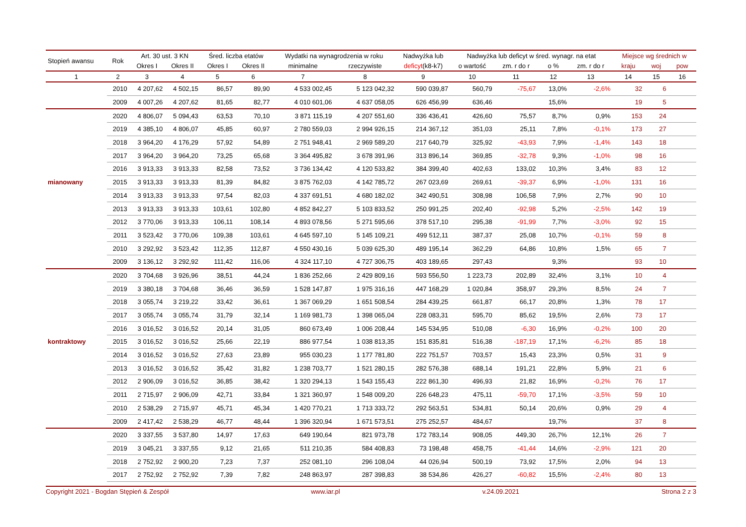| Stopień awansu | Rok | Art. 30 ust. 3 KN | | Śred. liczba etatów | | Wydatki na wynagrodzenia w roku | | Nadwyżka lub | Nadwyżka lub deficyt w śred. wynagr. na etat | | | | Miejsce wg średnich w | | |
| --- | --- | --- | --- | --- | --- | --- | --- | --- | --- | --- | --- | --- | --- | --- | --- |
| | | Okres I | Okres II | Okres I | Okres II | minimalne | rzeczywiste | deficyt (k8-k7) | o wartość | zm. r do r | o % | zm. r do r | kraju | woj | pow |
| 1 | 2 | 3 | 4 | 5 | 6 | 7 | 8 | 9 | 10 | 11 | 12 | 13 | 14 | 15 | 16 |
| | 2010 | 4 207,62 | 4 502,15 | 86,57 | 89,90 | 4 533 002,45 | 5 123 042,32 | 590 039,87 | 560,79 | -75,67 | 13,0% | -2,6% | 32 | 6 | |
| | 2009 | 4 007,26 | 4 207,62 | 81,65 | 82,77 | 4 010 601,06 | 4 637 058,05 | 626 456,99 | 636,46 | | 15,6% | | 19 | 5 | |
| | 2020 | 4 806,07 | 5 094,43 | 63,53 | 70,10 | 3 871 115,19 | 4 207 551,60 | 336 436,41 | 426,60 | 75,57 | 8,7% | 0,9% | 153 | 24 | |
| | 2019 | 4 385,10 | 4 806,07 | 45,85 | 60,97 | 2 780 559,03 | 2 994 926,15 | 214 367,12 | 351,03 | 25,11 | 7,8% | -0,1% | 173 | 27 | |
| | 2018 | 3 964,20 | 4 176,29 | 57,92 | 54,89 | 2 751 948,41 | 2 969 589,20 | 217 640,79 | 325,92 | -43,93 | 7,9% | -1,4% | 143 | 18 | |
| | 2017 | 3 964,20 | 3 964,20 | 73,25 | 65,68 | 3 364 495,82 | 3 678 391,96 | 313 896,14 | 369,85 | -32,78 | 9,3% | -1,0% | 98 | 16 | |
| | 2016 | 3 913,33 | 3 913,33 | 82,58 | 73,52 | 3 736 134,42 | 4 120 533,82 | 384 399,40 | 402,63 | 133,02 | 10,3% | 3,4% | 83 | 12 | |
| mianowany | 2015 | 3 913,33 | 3 913,33 | 81,39 | 84,82 | 3 875 762,03 | 4 142 785,72 | 267 023,69 | 269,61 | -39,37 | 6,9% | -1,0% | 131 | 16 | |
| | 2014 | 3 913,33 | 3 913,33 | 97,54 | 82,03 | 4 337 691,51 | 4 680 182,02 | 342 490,51 | 308,98 | 106,58 | 7,9% | 2,7% | 90 | 10 | |
| | 2013 | 3 913,33 | 3 913,33 | 103,61 | 102,80 | 4 852 842,27 | 5 103 833,52 | 250 991,25 | 202,40 | -92,98 | 5,2% | -2,5% | 142 | 19 | |
| | 2012 | 3 770,06 | 3 913,33 | 106,11 | 108,14 | 4 893 078,56 | 5 271 595,66 | 378 517,10 | 295,38 | -91,99 | 7,7% | -3,0% | 92 | 15 | |
| | 2011 | 3 523,42 | 3 770,06 | 109,38 | 103,61 | 4 645 597,10 | 5 145 109,21 | 499 512,11 | 387,37 | 25,08 | 10,7% | -0,1% | 59 | 8 | |
| | 2010 | 3 292,92 | 3 523,42 | 112,35 | 112,87 | 4 550 430,16 | 5 039 625,30 | 489 195,14 | 362,29 | 64,86 | 10,8% | 1,5% | 65 | 7 | |
| | 2009 | 3 136,12 | 3 292,92 | 111,42 | 116,06 | 4 324 117,10 | 4 727 306,75 | 403 189,65 | 297,43 | | 9,3% | | 93 | 10 | |
| | 2020 | 3 704,68 | 3 926,96 | 38,51 | 44,24 | 1 836 252,66 | 2 429 809,16 | 593 556,50 | 1 223,73 | 202,89 | 32,4% | 3,1% | 10 | 4 | |
| | 2019 | 3 380,18 | 3 704,68 | 36,46 | 36,59 | 1 528 147,87 | 1 975 316,16 | 447 168,29 | 1 020,84 | 358,97 | 29,3% | 8,5% | 24 | 7 | |
| | 2018 | 3 055,74 | 3 219,22 | 33,42 | 36,61 | 1 367 069,29 | 1 651 508,54 | 284 439,25 | 661,87 | 66,17 | 20,8% | 1,3% | 78 | 17 | |
| | 2017 | 3 055,74 | 3 055,74 | 31,79 | 32,14 | 1 169 981,73 | 1 398 065,04 | 228 083,31 | 595,70 | 85,62 | 19,5% | 2,6% | 73 | 17 | |
| | 2016 | 3 016,52 | 3 016,52 | 20,14 | 31,05 | 860 673,49 | 1 006 208,44 | 145 534,95 | 510,08 | -6,30 | 16,9% | -0,2% | 100 | 20 | |
| kontraktowy | 2015 | 3 016,52 | 3 016,52 | 25,66 | 22,19 | 886 977,54 | 1 038 813,35 | 151 835,81 | 516,38 | -187,19 | 17,1% | -6,2% | 85 | 18 | |
| | 2014 | 3 016,52 | 3 016,52 | 27,63 | 23,89 | 955 030,23 | 1 177 781,80 | 222 751,57 | 703,57 | 15,43 | 23,3% | 0,5% | 31 | 9 | |
| | 2013 | 3 016,52 | 3 016,52 | 35,42 | 31,82 | 1 238 703,77 | 1 521 280,15 | 282 576,38 | 688,14 | 191,21 | 22,8% | 5,9% | 21 | 6 | |
| | 2012 | 2 906,09 | 3 016,52 | 36,85 | 38,42 | 1 320 294,13 | 1 543 155,43 | 222 861,30 | 496,93 | 21,82 | 16,9% | -0,2% | 76 | 17 | |
| | 2011 | 2 715,97 | 2 906,09 | 42,71 | 33,84 | 1 321 360,97 | 1 548 009,20 | 226 648,23 | 475,11 | -59,70 | 17,1% | -3,5% | 59 | 10 | |
| | 2010 | 2 538,29 | 2 715,97 | 45,71 | 45,34 | 1 420 770,21 | 1 713 333,72 | 292 563,51 | 534,81 | 50,14 | 20,6% | 0,9% | 29 | 4 | |
| | 2009 | 2 417,42 | 2 538,29 | 46,77 | 48,44 | 1 396 320,94 | 1 671 573,51 | 275 252,57 | 484,67 | | 19,7% | | 37 | 8 | |
| | 2020 | 3 337,55 | 3 537,80 | 14,97 | 17,63 | 649 190,64 | 821 973,78 | 172 783,14 | 908,05 | 449,30 | 26,7% | 12,1% | 26 | 7 | |
| | 2019 | 3 045,21 | 3 337,55 | 9,12 | 21,65 | 511 210,35 | 584 408,83 | 73 198,48 | 458,75 | -41,44 | 14,6% | -2,9% | 121 | 20 | |
| | 2018 | 2 752,92 | 2 900,20 | 7,23 | 7,37 | 252 081,10 | 296 108,04 | 44 026,94 | 500,19 | 73,92 | 17,5% | 2,0% | 94 | 13 | |
| | 2017 | 2 752,92 | 2 752,92 | 7,39 | 7,82 | 248 863,97 | 287 398,83 | 38 534,86 | 426,27 | -60,82 | 15,5% | -2,4% | 80 | 13 | |
Copyright 2021 - Bogdan Stępień & Zespół www.iar.pl v.24.09.2021 Strona 2 z 3